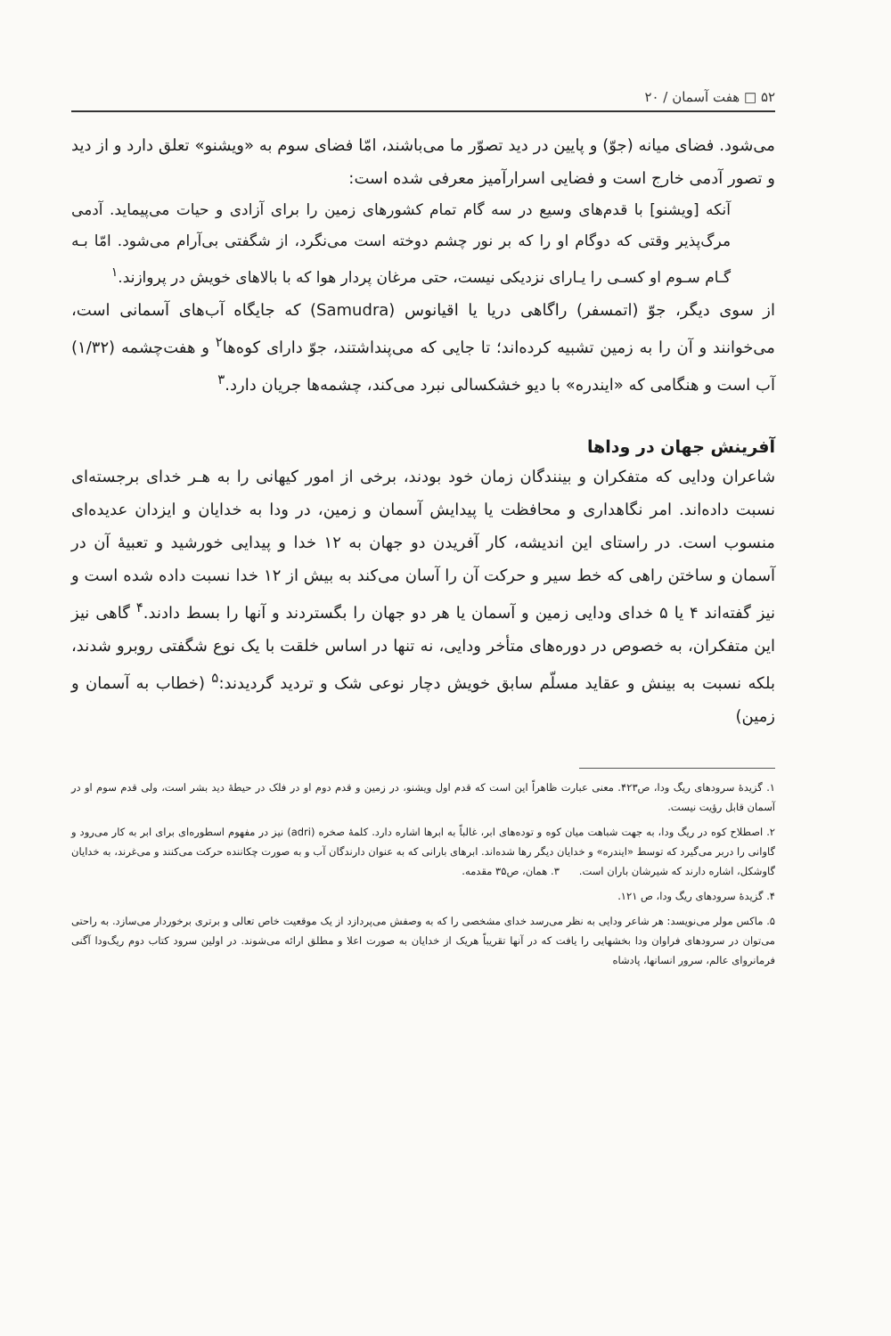۵۲ □ هفت آسمان / ۲۰
می‌شود. فضای میانه (جوّ) و پایین در دید تصوّر ما می‌باشند، امّا فضای سوم به «ویشنو» تعلق دارد و از دید و تصور آدمی خارج است و فضایی اسرارآمیز معرفی شده است:
آنکه [ویشنو] با قدم‌های وسیع در سه گام تمام کشورهای زمین را برای آزادی و حیات می‌پیماید. آدمی مرگ‌پذیر وقتی که دوگام او را که بر نور چشم دوخته است می‌نگرد، از شگفتی بی‌آرام می‌شود. امّا بـه گـام سـوم او کسـی را یـارای نزدیکی نیست، حتی مرغان پردار هوا که با بالاهای خویش در پروازند.<sup>۱</sup>
از سوی دیگر، جوّ (اتمسفر) راگاهی دریا یا اقیانوس (Samudra) که جایگاه آب‌های آسمانی است، می‌خوانند و آن را به زمین تشبیه کرده‌اند؛ تا جایی که می‌پنداشتند، جوّ دارای کوه‌ها<sup>۲</sup> و هفت‌چشمه (۱/۳۲) آب است و هنگامی که «ایندره» با دیو خشکسالی نبرد می‌کند، چشمه‌ها جریان دارد.<sup>۳</sup>
آفرینش جهان در وداها
شاعران ودایی که متفکران و بینندگان زمان خود بودند، برخی از امور کیهانی را به هـر خدای برجسته‌ای نسبت داده‌اند. امر نگاهداری و محافظت یا پیدایش آسمان و زمین، در ودا به خدایان و ایزدان عدیده‌ای منسوب است. در راستای این اندیشه، کار آفریدن دو جهان به ۱۲ خدا و پیدایی خورشید و تعبیهٔ آن در آسمان و ساختن راهی که خط سیر و حرکت آن را آسان می‌کند به بیش از ۱۲ خدا نسبت داده شده است و نیز گفته‌اند ۴ یا ۵ خدای ودایی زمین و آسمان یا هر دو جهان را بگستردند و آنها را بسط دادند.<sup>۴</sup> گاهی نیز این متفکران، به خصوص در دوره‌های متأخر ودایی، نه تنها در اساس خلقت با یک نوع شگفتی روبرو شدند، بلکه نسبت به بینش و عقاید مسلّم سابق خویش دچار نوعی شک و تردید گردیدند:<sup>۵</sup> (خطاب به آسمان و زمین)
۱. گزیدهٔ سرودهای ریگ ودا، ص۴۲۳. معنی عبارت ظاهراً این است که قدم اول ویشنو، در زمین و قدم دوم او در فلک در حیطهٔ دید بشر است، ولی قدم سوم او در آسمان قابل رؤیت نیست.
۲. اصطلاح کوه در ریگ ودا، به جهت شباهت میان کوه و توده‌های ابر، غالباً به ابرها اشاره دارد. کلمهٔ صخره (adri) نیز در مفهوم اسطوره‌ای برای ابر به کار می‌رود و گاوانی را دربر می‌گیرد که توسط «ایندره» و خدایان دیگر رها شده‌اند. ابرهای بارانی که به عنوان دارندگان آب و به صورت چکاننده حرکت می‌کنند و می‌غرند، به خدایان گاوشکل، اشاره دارند که شیرشان باران است. ۳. همان، ص۳۵ مقدمه.
۴. گزیدهٔ سرودهای ریگ ودا، ص ۱۲۱.
۵. ماکس مولر می‌نویسد: هر شاعر ودایی به نظر می‌رسد خدای مشخصی را که به وصفش می‌پردازد از یک موقعیت خاص تعالی و برتری برخوردار می‌سازد. به راحتی می‌توان در سرودهای فراوان ودا بخشهایی را یافت که در آنها تقریباً هریک از خدایان به صورت اعلا و مطلق ارائه می‌شوند. در اولین سرود کتاب دوم ریگ‌ودا آگنی فرمانروای عالم، سرور انسانها، پادشاه